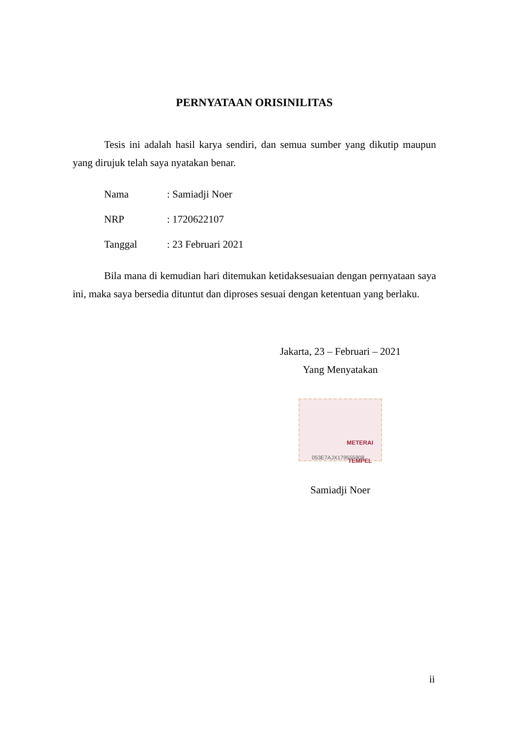PERNYATAAN ORISINILITAS
Tesis ini adalah hasil karya sendiri, dan semua sumber yang dikutip maupun yang dirujuk telah saya nyatakan benar.
Nama: Samiadji Noer
NRP: 1720622107
Tanggal: 23 Februari 2021
Bila mana di kemudian hari ditemukan ketidaksesuaian dengan pernyataan saya ini, maka saya bersedia dituntut dan diproses sesuai dengan ketentuan yang berlaku.
Jakarta, 23 – Februari – 2021
Yang Menyatakan
METERAI TEMPEL
053E7AJX179555908
Samiadji Noer
ii